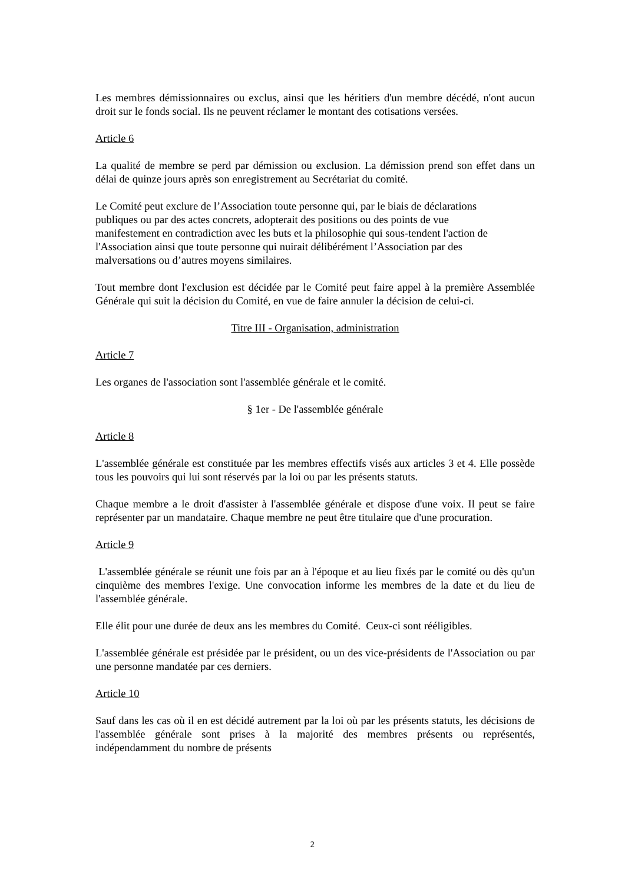Les membres démissionnaires ou exclus, ainsi que les héritiers d'un membre décédé, n'ont aucun droit sur le fonds social. Ils ne peuvent réclamer le montant des cotisations versées.
Article 6
La qualité de membre se perd par démission ou exclusion. La démission prend son effet dans un délai de quinze jours après son enregistrement au Secrétariat du comité.
Le Comité peut exclure de l’Association toute personne qui, par le biais de déclarations
publiques ou par des actes concrets, adopterait des positions ou des points de vue
manifestement en contradiction avec les buts et la philosophie qui sous-tendent l'action de
l'Association ainsi que toute personne qui nuirait délibérément l’Association par des
malversations ou d’autres moyens similaires.
Tout membre dont l'exclusion est décidée par le Comité peut faire appel à la première Assemblée Générale qui suit la décision du Comité, en vue de faire annuler la décision de celui-ci.
Titre III - Organisation, administration
Article 7
Les organes de l'association sont l'assemblée générale et le comité.
§ 1er - De l'assemblée générale
Article 8
L'assemblée générale est constituée par les membres effectifs visés aux articles 3 et 4. Elle possède tous les pouvoirs qui lui sont réservés par la loi ou par les présents statuts.
Chaque membre a le droit d'assister à l'assemblée générale et dispose d'une voix. Il peut se faire représenter par un mandataire. Chaque membre ne peut être titulaire que d'une procuration.
Article 9
L'assemblée générale se réunit une fois par an à l'époque et au lieu fixés par le comité ou dès qu'un cinquième des membres l'exige. Une convocation informe les membres de la date et du lieu de l'assemblée générale.
Elle élit pour une durée de deux ans les membres du Comité. Ceux-ci sont rééligibles.
L'assemblée générale est présidée par le président, ou un des vice-présidents de l'Association ou par une personne mandatée par ces derniers.
Article 10
Sauf dans les cas où il en est décidé autrement par la loi où par les présents statuts, les décisions de l'assemblée générale sont prises à la majorité des membres présents ou représentés, indépendamment du nombre de présents
2